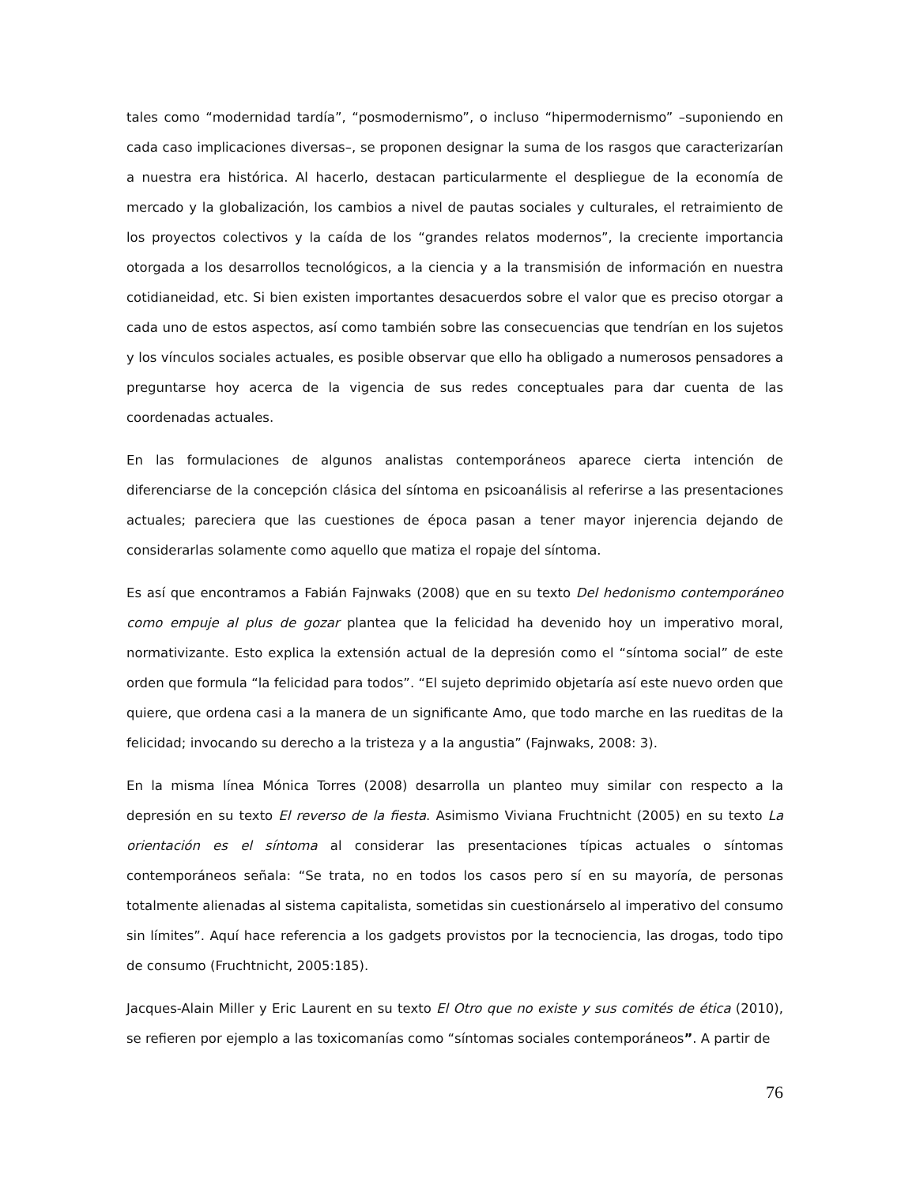tales como “modernidad tardía”, “posmodernismo”, o incluso “hipermodernismo” –suponiendo en cada caso implicaciones diversas–, se proponen designar la suma de los rasgos que caracterizarían a nuestra era histórica. Al hacerlo, destacan particularmente el despliegue de la economía de mercado y la globalización, los cambios a nivel de pautas sociales y culturales, el retraimiento de los proyectos colectivos y la caída de los “grandes relatos modernos”, la creciente importancia otorgada a los desarrollos tecnológicos, a la ciencia y a la transmisión de información en nuestra cotidianeidad, etc. Si bien existen importantes desacuerdos sobre el valor que es preciso otorgar a cada uno de estos aspectos, así como también sobre las consecuencias que tendrían en los sujetos y los vínculos sociales actuales, es posible observar que ello ha obligado a numerosos pensadores a preguntarse hoy acerca de la vigencia de sus redes conceptuales para dar cuenta de las coordenadas actuales.
En las formulaciones de algunos analistas contemporáneos aparece cierta intención de diferenciarse de la concepción clásica del síntoma en psicoanálisis al referirse a las presentaciones actuales; pareciera que las cuestiones de época pasan a tener mayor injerencia dejando de considerarlas solamente como aquello que matiza el ropaje del síntoma.
Es así que encontramos a Fabián Fajnwaks (2008) que en su texto Del hedonismo contemporáneo como empuje al plus de gozar plantea que la felicidad ha devenido hoy un imperativo moral, normativizante. Esto explica la extensión actual de la depresión como el “síntoma social” de este orden que formula “la felicidad para todos”. “El sujeto deprimido objetaría así este nuevo orden que quiere, que ordena casi a la manera de un significante Amo, que todo marche en las rueditas de la felicidad; invocando su derecho a la tristeza y a la angustia” (Fajnwaks, 2008: 3).
En la misma línea Mónica Torres (2008) desarrolla un planteo muy similar con respecto a la depresión en su texto El reverso de la fiesta. Asimismo Viviana Fruchtnicht (2005) en su texto La orientación es el síntoma al considerar las presentaciones típicas actuales o síntomas contemporáneos señala: “Se trata, no en todos los casos pero sí en su mayoría, de personas totalmente alienadas al sistema capitalista, sometidas sin cuestionárselo al imperativo del consumo sin límites”. Aquí hace referencia a los gadgets provistos por la tecnociencia, las drogas, todo tipo de consumo (Fruchtnicht, 2005:185).
Jacques-Alain Miller y Eric Laurent en su texto El Otro que no existe y sus comités de ética (2010), se refieren por ejemplo a las toxicomanías como “síntomas sociales contemporáneos”. A partir de
76